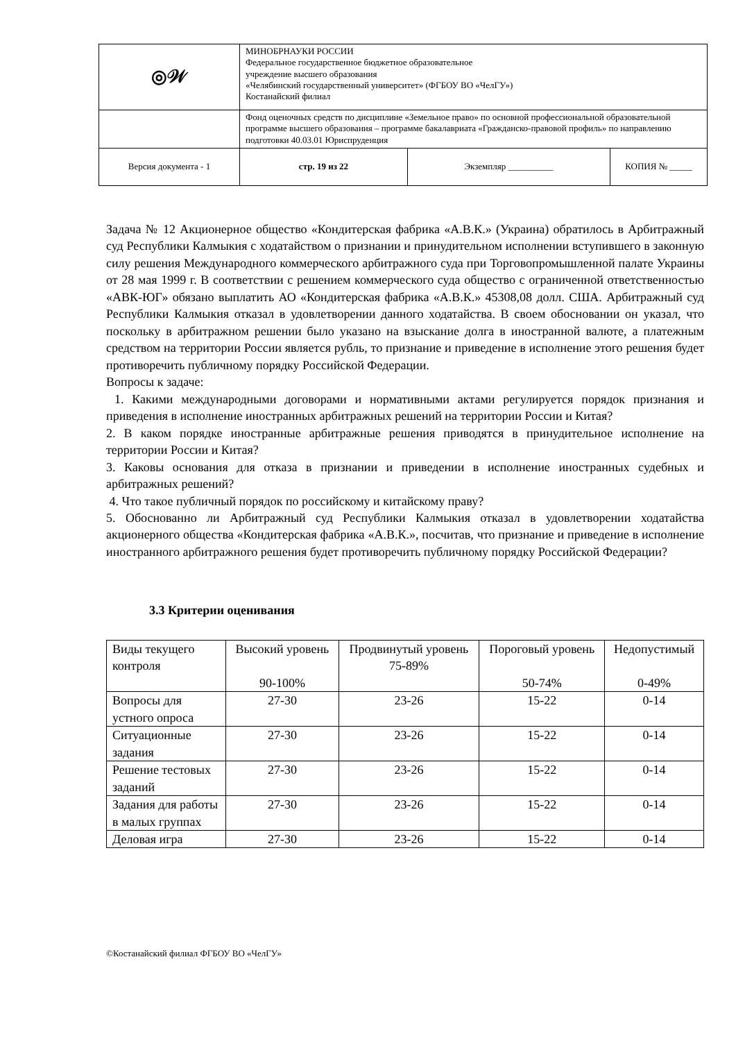| ◎𝒲 | МИНОБРНАУКИ РОССИИ Федеральное государственное бюджетное образовательное учреждение высшего образования «Челябинский государственный университет» (ФГБОУ ВО «ЧелГУ») Костанайский филиал | | |
| | Фонд оценочных средств по дисциплине «Земельное право» по основной профессиональной образовательной программе высшего образования – программе бакалавриата «Гражданско-правовой профиль» по направлению подготовки 40.03.01 Юриспруденция | | |
| Версия документа - 1 | стр. 19 из 22 | Экземпляр __________ | КОПИЯ № _____ |
Задача № 12 Акционерное общество «Кондитерская фабрика «А.В.К.» (Украина) обратилось в Арбитражный суд Республики Калмыкия с ходатайством о признании и принудительном исполнении вступившего в законную силу решения Международного коммерческого арбитражного суда при Торговопромышленной палате Украины от 28 мая 1999 г. В соответствии с решением коммерческого суда общество с ограниченной ответственностью «АВК-ЮГ» обязано выплатить АО «Кондитерская фабрика «А.В.К.» 45308,08 долл. США. Арбитражный суд Республики Калмыкия отказал в удовлетворении данного ходатайства. В своем обосновании он указал, что поскольку в арбитражном решении было указано на взыскание долга в иностранной валюте, а платежным средством на территории России является рубль, то признание и приведение в исполнение этого решения будет противоречить публичному порядку Российской Федерации.
Вопросы к задаче:
1. Какими международными договорами и нормативными актами регулируется порядок признания и приведения в исполнение иностранных арбитражных решений на территории России и Китая?
2. В каком порядке иностранные арбитражные решения приводятся в принудительное исполнение на территории России и Китая?
3. Каковы основания для отказа в признании и приведении в исполнение иностранных судебных и арбитражных решений?
4. Что такое публичный порядок по российскому и китайскому праву?
5. Обоснованно ли Арбитражный суд Республики Калмыкия отказал в удовлетворении ходатайства акционерного общества «Кондитерская фабрика «А.В.К.», посчитав, что признание и приведение в исполнение иностранного арбитражного решения будет противоречить публичному порядку Российской Федерации?
3.3 Критерии оценивания
| Виды текущего контроля | Высокий уровень 90-100% | Продвинутый уровень 75-89% | Пороговый уровень 50-74% | Недопустимый 0-49% |
| Вопросы для устного опроса | 27-30 | 23-26 | 15-22 | 0-14 |
| Ситуационные задания | 27-30 | 23-26 | 15-22 | 0-14 |
| Решение тестовых заданий | 27-30 | 23-26 | 15-22 | 0-14 |
| Задания для работы в малых группах | 27-30 | 23-26 | 15-22 | 0-14 |
| Деловая игра | 27-30 | 23-26 | 15-22 | 0-14 |
©Костанайский филиал ФГБОУ ВО «ЧелГУ»